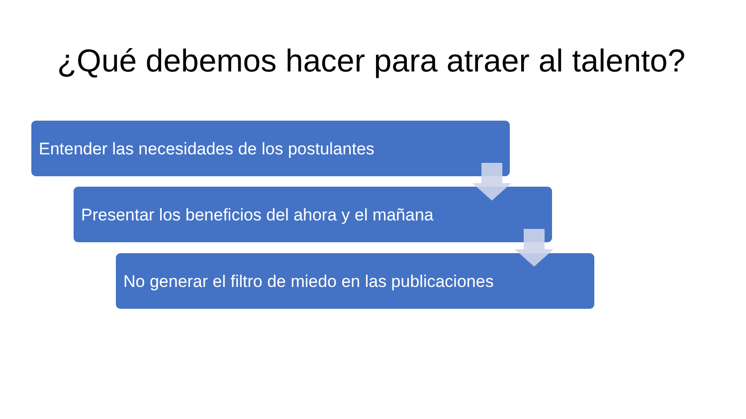¿Qué debemos hacer para atraer al talento?
Entender las necesidades de los postulantes
Presentar los beneficios del ahora y el mañana
No generar el filtro de miedo en las publicaciones